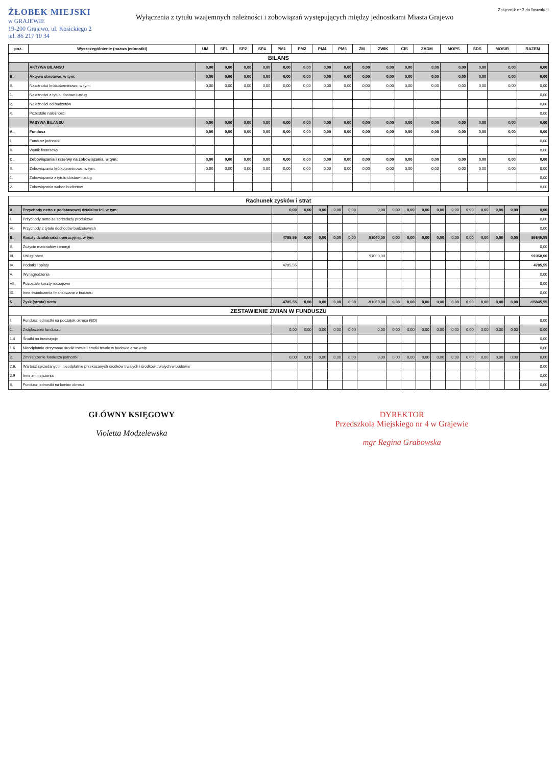ŻŁOBEK MIEJSKI
w GRAJEWIE
19-200 Grajewo, ul. Kosickiego 2
tel. 86 217 10 34
Wyłączenia z tytułu wzajemnych należności i zobowiązań występujących między jednostkami Miasta Grajewo
Załącznik nr 2 do Instrukcji
| poz. | Wyszczególnienie (nazwa jednostki) | UM | SP1 | SP2 | SP4 | PM1 | PM2 | PM4 | PM6 | ŻM | ZWIK | CIS | ZADM | MOPS | ŚDS | MOSIR | RAZEM |
| --- | --- | --- | --- | --- | --- | --- | --- | --- | --- | --- | --- | --- | --- | --- | --- | --- | --- |
| BILANS | | | | | | | | | | | | | | | | | |
| | AKTYWA BILANSU | 0,00 | 0,00 | 0,00 | 0,00 | 0,00 | 0,00 | 0,00 | 0,00 | 0,00 | 0,00 | 0,00 | 0,00 | 0,00 | 0,00 | 0,00 | 0,00 |
| B. | Aktywa obrotowe, w tym: | 0,00 | 0,00 | 0,00 | 0,00 | 0,00 | 0,00 | 0,00 | 0,00 | 0,00 | 0,00 | 0,00 | 0,00 | 0,00 | 0,00 | 0,00 | 0,00 |
| II. | Należności krótkoterminowe, w tym: | 0,00 | 0,00 | 0,00 | 0,00 | 0,00 | 0,00 | 0,00 | 0,00 | 0,00 | 0,00 | 0,00 | 0,00 | 0,00 | 0,00 | 0,00 | 0,00 |
| 1. | Należności z tytułu dostaw i usług | | | | | | | | | | | | | | | | 0,00 |
| 2. | Należności od budżetów | | | | | | | | | | | | | | | | 0,00 |
| 4. | Pozostałe należności | | | | | | | | | | | | | | | | 0,00 |
| | PASYWA BILANSU | 0,00 | 0,00 | 0,00 | 0,00 | 0,00 | 0,00 | 0,00 | 0,00 | 0,00 | 0,00 | 0,00 | 0,00 | 0,00 | 0,00 | 0,00 | 0,00 |
| A. | Fundusz | 0,00 | 0,00 | 0,00 | 0,00 | 0,00 | 0,00 | 0,00 | 0,00 | 0,00 | 0,00 | 0,00 | 0,00 | 0,00 | 0,00 | 0,00 | 0,00 |
| I. | Fundusz jednostki | | | | | | | | | | | | | | | | 0,00 |
| II. | Wynik finansowy | | | | | | | | | | | | | | | | 0,00 |
| C. | Zobowiązania i rezerwy na zobowiązania, w tym: | 0,00 | 0,00 | 0,00 | 0,00 | 0,00 | 0,00 | 0,00 | 0,00 | 0,00 | 0,00 | 0,00 | 0,00 | 0,00 | 0,00 | 0,00 | 0,00 |
| II. | Zobowiązania krótkoterminowe, w tym: | 0,00 | 0,00 | 0,00 | 0,00 | 0,00 | 0,00 | 0,00 | 0,00 | 0,00 | 0,00 | 0,00 | 0,00 | 0,00 | 0,00 | 0,00 | 0,00 |
| 1. | Zobowiązania z tytułu dostaw i usług | | | | | | | | | | | | | | | | 0,00 |
| 2. | Zobowiązania wobec budżetów | | | | | | | | | | | | | | | | 0,00 |
| Rachunek zysków i strat | | | | | | | | | | | | | | | | | |
| A. | Przychody netto z podstawowej działalności, w tym: | 0,00 | 0,00 | 0,00 | 0,00 | 0,00 | 0,00 | 0,00 | 0,00 | 0,00 | 0,00 | 0,00 | 0,00 | 0,00 | 0,00 | 0,00 | 0,00 |
| I. | Przychody netto ze sprzedaży produktów | | | | | | | | | | | | | | | | 0,00 |
| VI. | Przychody z tytułu dochodów budżetowych | | | | | | | | | | | | | | | | 0,00 |
| B. | Koszty działalności operacyjnej, w tym | 4785,55 | 0,00 | 0,00 | 0,00 | 0,00 | 91060,00 | 0,00 | 0,00 | 0,00 | 0,00 | 0,00 | 0,00 | 0,00 | 0,00 | 0,00 | 95845,55 |
| II. | Zużycie materiałów i energii | | | | | | | | | | | | | | | | 0,00 |
| III. | Usługi obce | | | | | | 91060,00 | | | | | | | | | | 91060,00 |
| IV. | Podatki i opłaty | 4785,55 | | | | | | | | | | | | | | | 4785,55 |
| V. | Wynagrodzenia | | | | | | | | | | | | | | | | 0,00 |
| VII. | Pozostałe koszty rodzajowe | | | | | | | | | | | | | | | | 0,00 |
| IX. | Inne świadczenia finansowane z budżetu | | | | | | | | | | | | | | | | 0,00 |
| N. | Zysk (strata) netto | -4785,55 | 0,00 | 0,00 | 0,00 | 0,00 | -91060,00 | 0,00 | 0,00 | 0,00 | 0,00 | 0,00 | 0,00 | 0,00 | 0,00 | 0,00 | -95845,55 |
| ZESTAWIENIE ZMIAN W FUNDUSZU | | | | | | | | | | | | | | | | | |
| I. | Fundusz jednostki na początek okresu (BO) | | | | | | | | | | | | | | | | 0,00 |
| 1. | Zwiększenie funduszu | 0,00 | 0,00 | 0,00 | 0,00 | 0,00 | 0,00 | 0,00 | 0,00 | 0,00 | 0,00 | 0,00 | 0,00 | 0,00 | 0,00 | 0,00 | 0,00 |
| 1.4 | Środki na inwestycje | | | | | | | | | | | | | | | | 0,00 |
| 1.6. | Nieodpłatnie otrzymane środki trwałe i środki trwałe w budowie oraz wnip | | | | | | | | | | | | | | | | 0,00 |
| 2. | Zmniejszenie funduszu jednostki | 0,00 | 0,00 | 0,00 | 0,00 | 0,00 | 0,00 | 0,00 | 0,00 | 0,00 | 0,00 | 0,00 | 0,00 | 0,00 | 0,00 | 0,00 | 0,00 |
| 2.6. | Wartość sprzedanych i nieodpłatnie przekazanych środków trwałych i środków trwałych w budowie | | | | | | | | | | | | | | | | 0,00 |
| 2.9 | Inne zmniejszenia | | | | | | | | | | | | | | | | 0,00 |
| II. | Fundusz jednostki na koniec okresu | | | | | | | | | | | | | | | | 0,00 |
GŁÓWNY KSIĘGOWY
Violetta Modzelewska
DYREKTOR
Przedszkola Miejskiego nr 4 w Grajewie
mgr Regina Grabowska